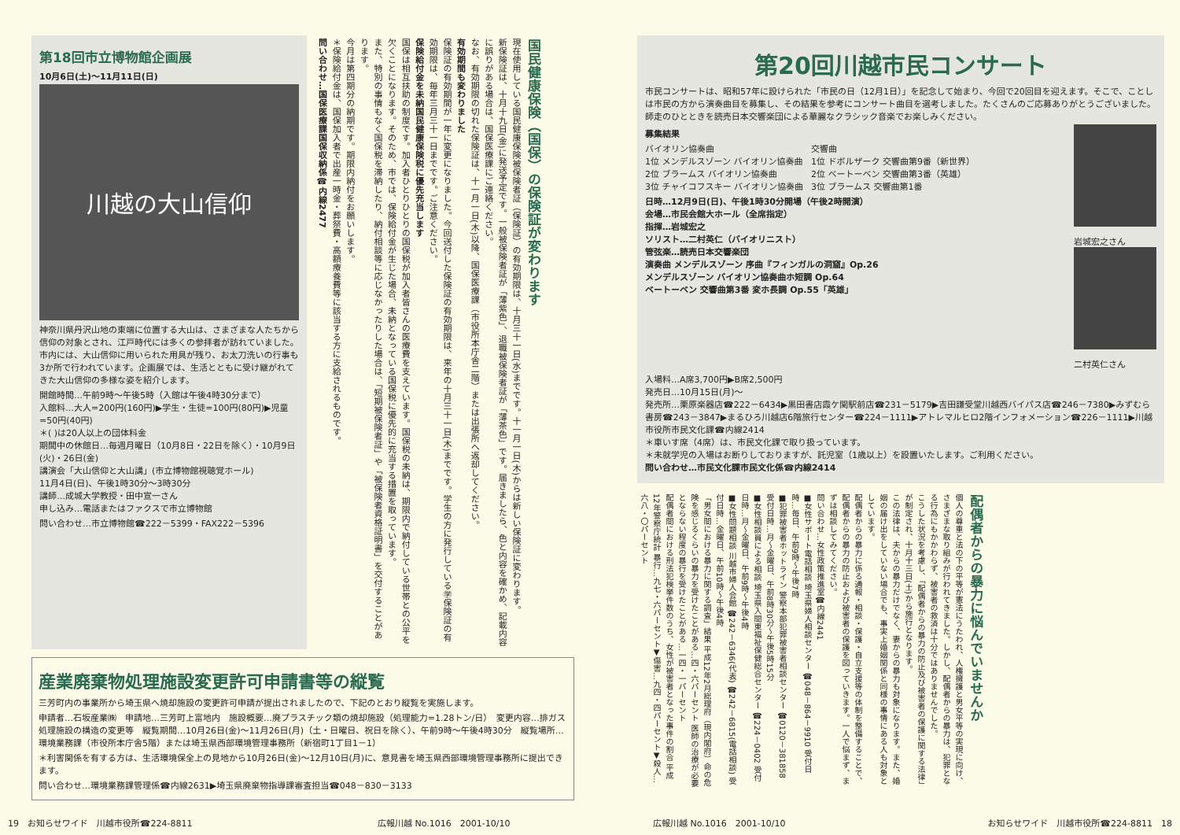第18回市立博物館企画展
10月6日(土)～11月11日(日)
川越の大山信仰
神奈川県丹沢山地の東端に位置する大山は、さまざまな人たちから信仰の対象とされ、江戸時代には多くの参拝者が訪れていました。市内には、大山信仰に用いられた用具が残り、お太刀洗いの行事も3か所で行われています。企画展では、生活とともに受け継がれてきた大山信仰の多様な姿を紹介します。
開館時間…午前9時～午後5時（入館は午後4時30分まで）
入館料…大人=200円(160円)▶学生・生徒=100円(80円)▶児童=50円(40円)
＊( )は20人以上の団体料金
期間中の休館日…毎週月曜日（10月8日・22日を除く）・10月9日(火)・26日(金)
講演会「大山信仰と大山講」(市立博物館視聴覚ホール)
11月4日(日)、午後1時30分～3時30分
講師…成城大学教授・田中宣一さん
申し込み…電話またはファクスで市立博物館
問い合わせ…市立博物館☎222－5399・FAX222－5396
国民健康保険（国保）の保険証が変わります
現在使用している国民健康保険被保険者証（保険証）の有効期限は、十月三十一日(水)までです。十一月一日(木)からは新しい保険証に変わります。
新保険証は、十月十九日(金)に発送予定です。一般被保険者証が「薄紫色」、退職被保険者証が「薄茶色」です。届きましたら、色と内容を確かめ、記載内容に誤りがある場合は、国保医療課にご連絡ください。
なお、有効期限の切れた保険証は、十一月一日(木)以降、国保医療課（市役所本庁舎二階）または出張所へ返却してください。
有効期間も変わりました
保険証の有効期間が一年に変更になりました。今回送付した保険証の有効期限は、来年の十月三十一日(木)までです。学生の方に発行している㊫保険証の有効期限は、毎年三月三十一日までです。ご注意ください。
保険給付金を未納国民健康保険税に優先充当します
国保は相互扶助の制度です。加入者ひとりひとりの国保税が加入者皆さんの医療費を支えています。国保税の未納は、期限内で納付している世帯との公平を欠くことになります。そのため、市では、保険給付金が生じた場合、未納となっている国保税に優先的に充当する措置を取っています。
また、特別の事情もなく国保税を滞納したり、納付相談等に応じなかったりした場合は、「短期被保険者証」や「被保険者資格証明書」を交付することがあります。
今月は第四期分の納期です。期限内納付をお願いします。
＊保険給付金は、国保加入者で出産一時金・葬祭費・高額療養費等に該当する方に支給されるものです。
問い合わせ…国保医療課国保収納係☎内線2477
産業廃棄物処理施設変更許可申請書等の縦覧
三芳町内の事業所から埼玉県へ焼却施設の変更許可申請が提出されましたので、下記のとおり縦覧を実施します。
申請者…石坂産業㈱　申請地…三芳町上富地内　施設概要…廃プラスチック類の焼却施設（処理能力=1.28トン/日）　変更内容…排ガス処理施設の構造の変更等　縦覧期間…10月26日(金)～11月26日(月)（土・日曜日、祝日を除く）、午前9時～午後4時30分　縦覧場所…環境業務課（市役所本庁舎5階）または埼玉県西部環境管理事務所（新宿町1丁目1－1）
＊利害関係を有する方は、生活環境保全上の見地から10月26日(金)～12月10日(月)に、意見書を埼玉県西部環境管理事務所に提出できます。
問い合わせ…環境業務課管理係☎内線2631▶埼玉県廃棄物指導課審査担当☎048－830－3133
19　お知らせワイド　川越市役所☎224-8811
広報川越 No.1016　2001-10/10
第20回川越市民コンサート
市民コンサートは、昭和57年に設けられた「市民の日（12月1日）」を記念して始まり、今回で20回目を迎えます。そこで、ことしは市民の方から演奏曲目を募集し、その結果を参考にコンサート曲目を選考しました。たくさんのご応募ありがとうございました。師走のひとときを読売日本交響楽団による華麗なクラシック音楽でお楽しみください。
募集結果
バイオリン協奏曲
1位 メンデルスゾーン バイオリン協奏曲
2位 ブラームス バイオリン協奏曲
3位 チャイコフスキー バイオリン協奏曲
交響曲
1位 ドボルザーク 交響曲第9番（新世界）
2位 ベートーベン 交響曲第3番（英雄）
3位 ブラームス 交響曲第1番
日時…12月9日(日)、午後1時30分開場（午後2時開演）
会場…市民会館大ホール（全席指定）
指揮…岩城宏之
ソリスト…二村英仁（バイオリニスト）
管弦楽…読売日本交響楽団
演奏曲 メンデルスゾーン 序曲『フィンガルの洞窟』Op.26
メンデルスゾーン バイオリン協奏曲ホ短調 Op.64
ベートーベン 交響曲第3番 変ホ長調 Op.55「英雄」
岩城宏之さん
二村英仁さん
入場料…A席3,700円▶B席2,500円
発売日…10月15日(月)～
発売所…栗原楽器店☎222－6434▶黒田書店霞ケ関駅前店☎231－5179▶吉田謙受堂川越西バイパス店☎246－7380▶みずむら書房☎243－3847▶まるひろ川越店6階旅行センター☎224－1111▶アトレマルヒロ2階インフォメーション☎226－1111▶川越市役所市民文化課☎内線2414
＊車いす席（4席）は、市民文化課で取り扱っています。
＊未就学児の入場はお断りしておりますが、託児室（1歳以上）を設置いたします。ご利用ください。
問い合わせ…市民文化課市民文化係☎内線2414
配偶者からの暴力に悩んでいませんか
個人の尊重と法の下の平等が憲法にうたわれ、人権擁護と男女平等の実現に向け、さまざまな取り組みが行われてきました。しかし、配偶者からの暴力は、犯罪となる行為にもかかわらず、被害者の救済は十分ではありませんでした。
こうした状況を考慮し、「配偶者からの暴力の防止及び被害者の保護に関する法律」が制定され、十月十三日(土)から施行となります。
この法律は、夫からの暴力だけでなく、妻からの暴力も対象になります。また、婚姻の届け出をしていない場合でも、事実上婚姻関係と同様の事情にある人も対象としています。
配偶者からの暴力に係る通報・相談・保護・自立支援等の体制を整備することで、配偶者からの暴力の防止および被害者の保護を図っていきます。一人で悩まず、まずは相談してみてください。
問い合わせ…女性政策推進室☎内線2441
■女性サポート電話相談 埼玉県婦人相談センター ☎048－864－9910 受付日時…毎日、午前9時～午後7時
■犯罪被害者ホットライン 警察本部犯罪被害者相談センター ☎0120－381858 受付日時…月～金曜日、午前8時30分～午後5時15分
■女性相談員による相談 埼玉県入間東福祉保健総合センター ☎224－0402 受付日時…月～金曜日、午前9時～午後4時
■女性問題相談 川越市婦人会館 ☎242－6346(代表) ☎242－6815(電話相談) 受付日時…金曜日、午前10時～午後4時
「男女間における暴力に関する調査」結果 平成12年2月総理府（現内閣府）命の危険を感じるくらいの暴力を受けたことがある…四・六パーセント 医師の治療が必要とならない程度の暴行を受けたことがある…一四・一パーセント
配偶者間における刑法犯検挙件数のうち、女性が被害者となった事件の割合 平成12年警察庁統計 暴行…九七・六パーセント▼傷害…九四・四パーセント▼殺人…六八・〇パーセント
広報川越 No.1016　2001-10/10
お知らせワイド　川越市役所☎224-8811　18